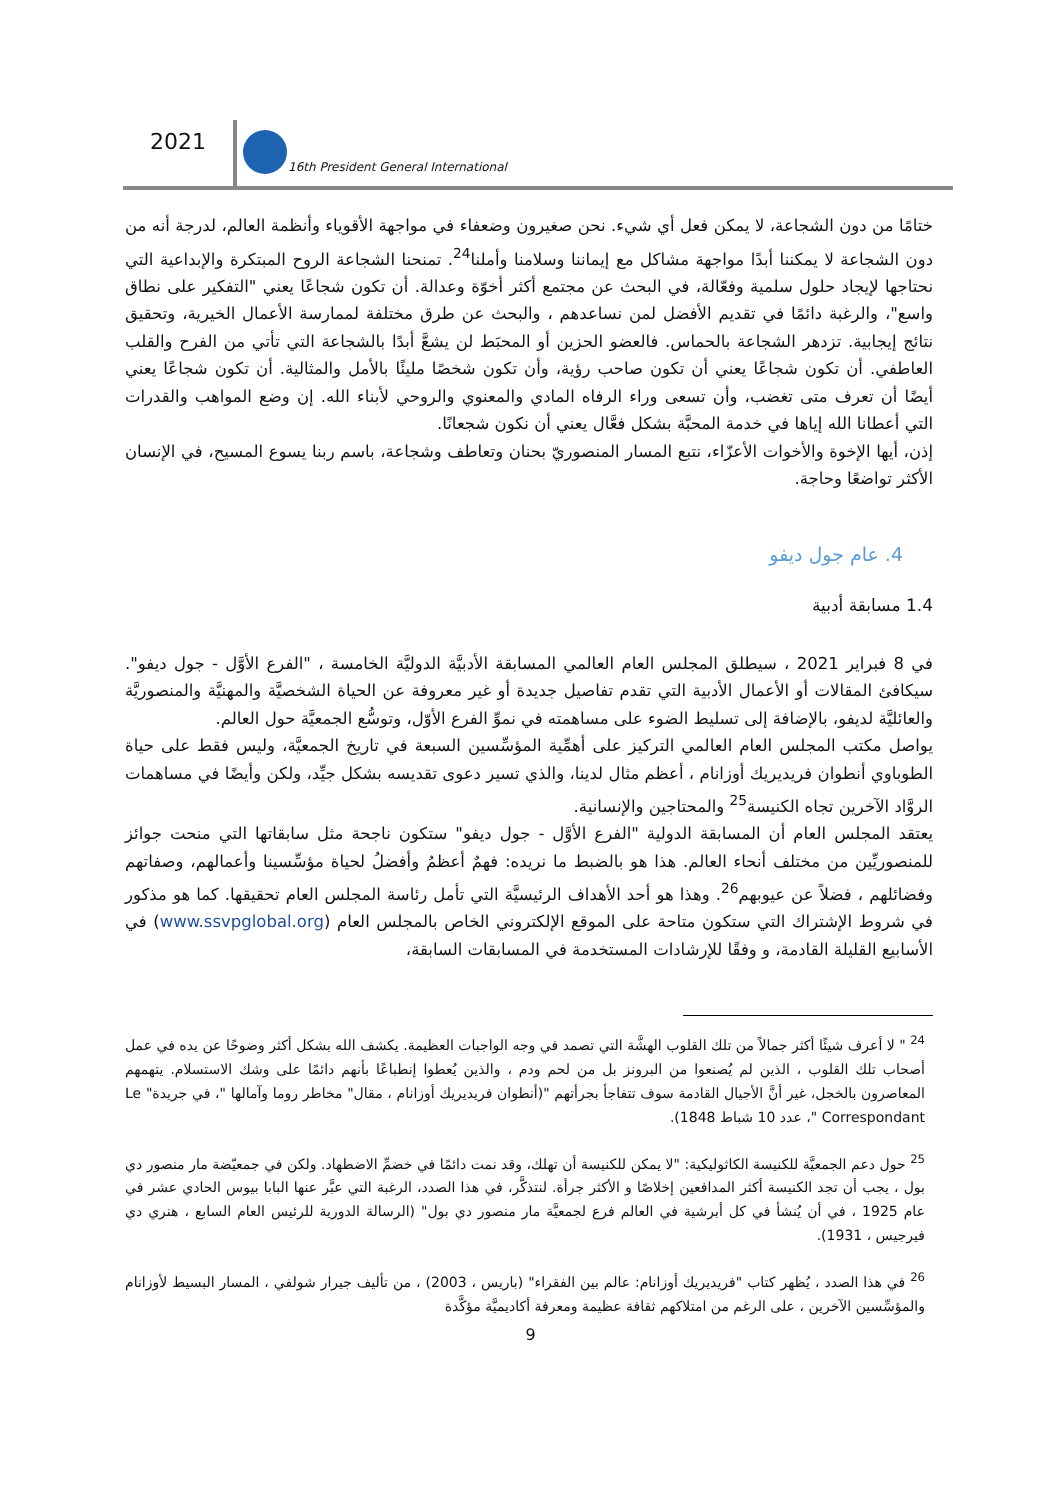2021
16th President General International
ختامًا من دون الشجاعة، لا يمكن فعل أي شيء. نحن صغيرون وضعفاء في مواجهة الأقوياء وأنظمة العالم، لدرجة أنه من دون الشجاعة لا يمكننا أبدًا مواجهة مشاكل مع إيماننا وسلامنا وأملنا<sup>24</sup>. تمنحنا الشجاعة الروح المبتكرة والإبداعية التي نحتاجها لإيجاد حلول سلمية وفعّالة، في البحث عن مجتمع أكثر أخوّة وعدالة. أن تكون شجاعًا يعني "التفكير على نطاق واسع"، والرغبة دائمًا في تقديم الأفضل لمن نساعدهم ، والبحث عن طرق مختلفة لممارسة الأعمال الخيرية، وتحقيق نتائج إيجابية. تزدهر الشجاعة بالحماس. فالعضو الحزين أو المحبَط لن يشعَّ أبدًا بالشجاعة التي تأتي من الفرح والقلب العاطفي. أن تكون شجاعًا يعني أن تكون صاحب رؤية، وأن تكون شخصًا مليئًا بالأمل والمثالية. أن تكون شجاعًا يعني أيضًا أن تعرف متى تغضب، وأن تسعى وراء الرفاه المادي والمعنوي والروحي لأبناء الله. إن وضع المواهب والقدرات التي أعطانا الله إياها في خدمة المحبَّة بشكل فعَّال يعني أن نكون شجعانًا.
إذن، أيها الإخوة والأخوات الأعزّاء، نتبع المسار المنصوريّ بحنان وتعاطف وشجاعة، باسم ربنا يسوع المسيح، في الإنسان الأكثر تواضعًا وحاجة.
4. عام جول ديفو
1.4 مسابقة أدبية
في 8 فبراير 2021 ، سيطلق المجلس العام العالمي المسابقة الأدبيَّة الدوليَّة الخامسة ، "الفرع الأوَّل - جول ديفو". سيكافئ المقالات أو الأعمال الأدبية التي تقدم تفاصيل جديدة أو غير معروفة عن الحياة الشخصيَّة والمهنيَّة والمنصوريَّة والعائليَّة لديفو، بالإضافة إلى تسليط الضوء على مساهمته في نموِّ الفرع الأوّل، وتوسُّع الجمعيَّة حول العالم.
يواصل مكتب المجلس العام العالمي التركيز على أهمِّية المؤسِّسين السبعة في تاريخ الجمعيَّة، وليس فقط على حياة الطوباوي أنطوان فريديريك أوزانام ، أعظم مثال لدينا، والذي تسير دعوى تقديسه بشكل جيِّد، ولكن وأيضًا في مساهمات الروَّاد الآخرين تجاه الكنيسة<sup>25</sup> والمحتاجين والإنسانية.
يعتقد المجلس العام أن المسابقة الدولية "الفرع الأوَّل - جول ديفو" ستكون ناجحة مثل سابقاتها التي منحت جوائز للمنصوريِّين من مختلف أنحاء العالم. هذا هو بالضبط ما نريده: فهمٌ أعظمُ وأفضلُ لحياة مؤسِّسينا وأعمالهم، وصفاتهم وفضائلهم ، فضلاً عن عيوبهم<sup>26</sup>. وهذا هو أحد الأهداف الرئيسيَّة التي تأمل رئاسة المجلس العام تحقيقها. كما هو مذكور في شروط الإشتراك التي ستكون متاحة على الموقع الإلكتروني الخاص بالمجلس العام (www.ssvpglobal.org) في الأسابيع القليلة القادمة، و وفقًا للإرشادات المستخدمة في المسابقات السابقة،
<sup>24</sup> " لا أعرف شيئًا أكثر جمالاً من تلك القلوب الهشَّة التي تصمد في وجه الواجبات العظيمة. يكشف الله بشكل أكثر وضوحًا عن يده في عمل أصحاب تلك القلوب ، الذين لم يُصنعوا من البرونز بل من لحم ودم ، والذين يُعطوا إنطباعًا بأنهم دائمًا على وشك الاستسلام. يتهمهم المعاصرون بالخجل، غير أنَّ الأجيال القادمة سوف تتفاجأ بجرأتهم "(أنطوان فريديريك أوزانام ، مقال" مخاطر روما وآمالها "، في جريدة" Le Correspondant "، عدد 10 شباط 1848).
<sup>25</sup> حول دعم الجمعيَّة للكنيسة الكاثوليكية: "لا يمكن للكنيسة أن تهلك، وقد نمت دائمًا في خضمِّ الاضطهاد. ولكن في جمعيّضة مار منصور دي بول ، يجب أن تجد الكنيسة أكثر المدافعين إخلاصًا و الأكثر جرأة. لنتذكَّر، في هذا الصدد، الرغبة التي عبَّر عنها البابا بيوس الحادي عشر في عام 1925 ، في أن يُنشأ في كل أبرشية في العالم فرع لجمعيَّة مار منصور دي بول" (الرسالة الدورية للرئيس العام السابع ، هنري دي فيرجيس ، 1931).
<sup>26</sup> في هذا الصدد ، يُظهر كتاب "فريديريك أوزانام: عالم بين الفقراء" (باريس ، 2003) ، من تأليف جيرار شولفي ، المسار البسيط لأوزانام والمؤسِّسين الآخرين ، على الرغم من امتلاكهم ثقافة عظيمة ومعرفة أكاديميَّة مؤكَّدة
9